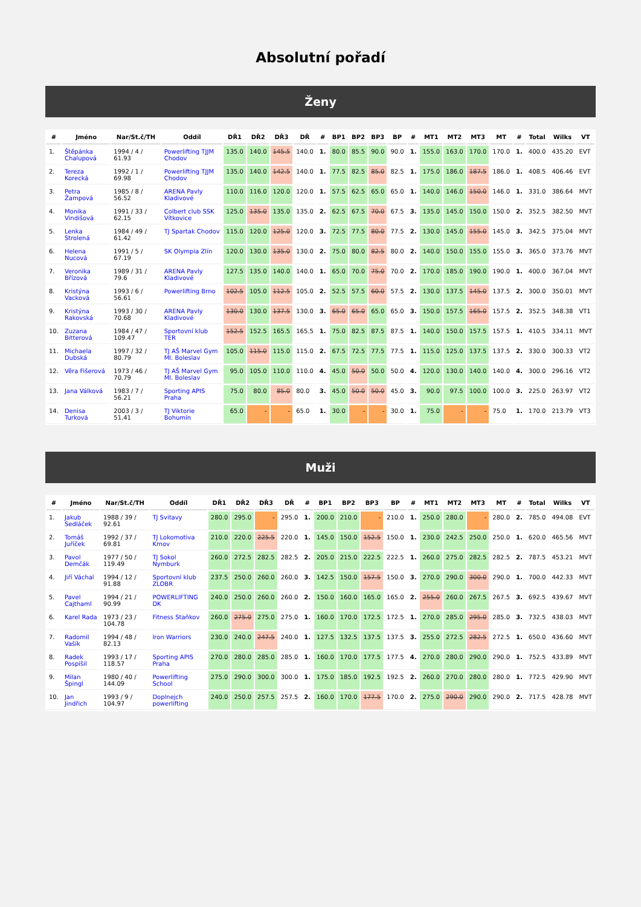Absolutní pořadí
Ženy
| # | Jméno | Nar/St.č/TH | Oddíl | DŘ1 | DŘ2 | DŘ3 | DŘ | # | BP1 | BP2 | BP3 | BP | # | MT1 | MT2 | MT3 | MT | # | Total | Wilks | VT |
| --- | --- | --- | --- | --- | --- | --- | --- | --- | --- | --- | --- | --- | --- | --- | --- | --- | --- | --- | --- | --- | --- |
| 1. | Štěpánka Chalupová | 1994 / 4 / 61.93 | Powerlifting TJJM Chodov | 135.0 | 140.0 | 145.5 | 140.0 | 1. | 80.0 | 85.5 | 90.0 | 90.0 | 1. | 155.0 | 163.0 | 170.0 | 170.0 | 1. | 400.0 | 435.20 | EVT |
| 2. | Tereza Korecká | 1992 / 1 / 69.98 | Powerlifting TJJM Chodov | 135.0 | 140.0 | 142.5 | 140.0 | 1. | 77.5 | 82.5 | 85.0 | 82.5 | 1. | 175.0 | 186.0 | 187.5 | 186.0 | 1. | 408.5 | 406.46 | EVT |
| 3. | Petra Žampová | 1985 / 8 / 56.52 | ARENA Pavly Kladivové | 110.0 | 116.0 | 120.0 | 120.0 | 1. | 57.5 | 62.5 | 65.0 | 65.0 | 1. | 140.0 | 146.0 | 150.0 | 146.0 | 1. | 331.0 | 386.64 | MVT |
| 4. | Monika Vindišová | 1991 / 33 / 62.15 | Colbert club SSK Vítkovice | 125.0 | 135.0 | 135.0 | 135.0 | 2. | 62.5 | 67.5 | 70.0 | 67.5 | 3. | 135.0 | 145.0 | 150.0 | 150.0 | 2. | 352.5 | 382.50 | MVT |
| 5. | Lenka Strolená | 1984 / 49 / 61.42 | TJ Spartak Chodov | 115.0 | 120.0 | 125.0 | 120.0 | 3. | 72.5 | 77.5 | 80.0 | 77.5 | 2. | 130.0 | 145.0 | 155.0 | 145.0 | 3. | 342.5 | 375.04 | MVT |
| 6. | Helena Nucová | 1991 / 5 / 67.19 | SK Olympia Zlín | 120.0 | 130.0 | 135.0 | 130.0 | 2. | 75.0 | 80.0 | 82.5 | 80.0 | 2. | 140.0 | 150.0 | 155.0 | 155.0 | 3. | 365.0 | 373.76 | MVT |
| 7. | Veronika Břízová | 1989 / 31 / 79.6 | ARENA Pavly Kladivové | 127.5 | 135.0 | 140.0 | 140.0 | 1. | 65.0 | 70.0 | 75.0 | 70.0 | 2. | 170.0 | 185.0 | 190.0 | 190.0 | 1. | 400.0 | 367.04 | MVT |
| 8. | Kristýna Vacková | 1993 / 6 / 56.61 | Powerlifting Brno | 102.5 | 105.0 | 112.5 | 105.0 | 2. | 52.5 | 57.5 | 60.0 | 57.5 | 2. | 130.0 | 137.5 | 145.0 | 137.5 | 2. | 300.0 | 350.01 | MVT |
| 9. | Kristýna Rakovská | 1993 / 30 / 70.68 | ARENA Pavly Kladivové | 130.0 | 130.0 | 137.5 | 130.0 | 3. | 65.0 | 65.0 | 65.0 | 65.0 | 3. | 150.0 | 157.5 | 165.0 | 157.5 | 2. | 352.5 | 348.38 | VT1 |
| 10. | Zuzana Bitterová | 1984 / 47 / 109.47 | Sportovní klub TER | 152.5 | 152.5 | 165.5 | 165.5 | 1. | 75.0 | 82.5 | 87.5 | 87.5 | 1. | 140.0 | 150.0 | 157.5 | 157.5 | 1. | 410.5 | 334.11 | MVT |
| 11. | Michaela Dubská | 1997 / 32 / 80.79 | TJ AŠ Marvel Gym Ml. Boleslav | 105.0 | 115.0 | 115.0 | 115.0 | 2. | 67.5 | 72.5 | 77.5 | 77.5 | 1. | 115.0 | 125.0 | 137.5 | 137.5 | 2. | 330.0 | 300.33 | VT2 |
| 12. | Věra Fišerová | 1973 / 46 / 70.79 | TJ AŠ Marvel Gym Ml. Boleslav | 95.0 | 105.0 | 110.0 | 110.0 | 4. | 45.0 | 50.0 | 50.0 | 50.0 | 4. | 120.0 | 130.0 | 140.0 | 140.0 | 4. | 300.0 | 296.16 | VT2 |
| 13. | Jana Válková | 1983 / 7 / 56.21 | Sporting APIS Praha | 75.0 | 80.0 | 85.0 | 80.0 | 3. | 45.0 | 50.0 | 50.0 | 45.0 | 3. | 90.0 | 97.5 | 100.0 | 100.0 | 3. | 225.0 | 263.97 | VT2 |
| 14. | Denisa Turková | 2003 / 3 / 51.41 | TJ Viktorie Bohumín | 65.0 | - | - | 65.0 | 1. | 30.0 | - | - | 30.0 | 1. | 75.0 | - | - | 75.0 | 1. | 170.0 | 213.79 | VT3 |
Muži
| # | Jméno | Nar/St.č/TH | Oddíl | DŘ1 | DŘ2 | DŘ3 | DŘ | # | BP1 | BP2 | BP3 | BP | # | MT1 | MT2 | MT3 | MT | # | Total | Wilks | VT |
| --- | --- | --- | --- | --- | --- | --- | --- | --- | --- | --- | --- | --- | --- | --- | --- | --- | --- | --- | --- | --- | --- |
| 1. | Jakub Sedláček | 1988 / 39 / 92.61 | TJ Svitavy | 280.0 | 295.0 | - | 295.0 | 1. | 200.0 | 210.0 | - | 210.0 | 1. | 250.0 | 280.0 | - | 280.0 | 2. | 785.0 | 494.08 | EVT |
| 2. | Tomáš Juříček | 1992 / 37 / 69.81 | TJ Lokomotiva Krnov | 210.0 | 220.0 | 225.5 | 220.0 | 1. | 145.0 | 150.0 | 152.5 | 150.0 | 1. | 230.0 | 242.5 | 250.0 | 250.0 | 1. | 620.0 | 465.56 | MVT |
| 3. | Pavol Demčák | 1977 / 50 / 119.49 | TJ Sokol Nymburk | 260.0 | 272.5 | 282.5 | 282.5 | 2. | 205.0 | 215.0 | 222.5 | 222.5 | 1. | 260.0 | 275.0 | 282.5 | 282.5 | 2. | 787.5 | 453.21 | MVT |
| 4. | Jiří Váchal | 1994 / 12 / 91.88 | Sportovní klub ZLOBR | 237.5 | 250.0 | 260.0 | 260.0 | 3. | 142.5 | 150.0 | 157.5 | 150.0 | 3. | 270.0 | 290.0 | 300.0 | 290.0 | 1. | 700.0 | 442.33 | MVT |
| 5. | Pavel Cajthaml | 1994 / 21 / 90.99 | POWERLIFTING DK | 240.0 | 250.0 | 260.0 | 260.0 | 2. | 150.0 | 160.0 | 165.0 | 165.0 | 2. | 255.0 | 260.0 | 267.5 | 267.5 | 3. | 692.5 | 439.67 | MVT |
| 6. | Karel Rada | 1973 / 23 / 104.78 | Fitness Staňkov | 260.0 | 275.0 | 275.0 | 275.0 | 1. | 160.0 | 170.0 | 172.5 | 172.5 | 1. | 270.0 | 285.0 | 295.0 | 285.0 | 3. | 732.5 | 438.03 | MVT |
| 7. | Radomil Vašík | 1994 / 48 / 82.13 | Iron Warriors | 230.0 | 240.0 | 247.5 | 240.0 | 1. | 127.5 | 132.5 | 137.5 | 137.5 | 3. | 255.0 | 272.5 | 282.5 | 272.5 | 1. | 650.0 | 436.60 | MVT |
| 8. | Radek Pospíšil | 1993 / 17 / 118.57 | Sporting APIS Praha | 270.0 | 280.0 | 285.0 | 285.0 | 1. | 160.0 | 170.0 | 177.5 | 177.5 | 4. | 270.0 | 280.0 | 290.0 | 290.0 | 1. | 752.5 | 433.89 | MVT |
| 9. | Milan Špingl | 1980 / 40 / 144.09 | Powerlifting School | 275.0 | 290.0 | 300.0 | 300.0 | 1. | 175.0 | 185.0 | 192.5 | 192.5 | 2. | 260.0 | 270.0 | 280.0 | 280.0 | 1. | 772.5 | 429.90 | MVT |
| 10. | Jan Jindřich | 1993 / 9 / 104.97 | Doplnejch powerlifting | 240.0 | 250.0 | 257.5 | 257.5 | 2. | 160.0 | 170.0 | 177.5 | 170.0 | 2. | 275.0 | 290.0 | 290.0 | 290.0 | 2. | 717.5 | 428.78 | MVT |